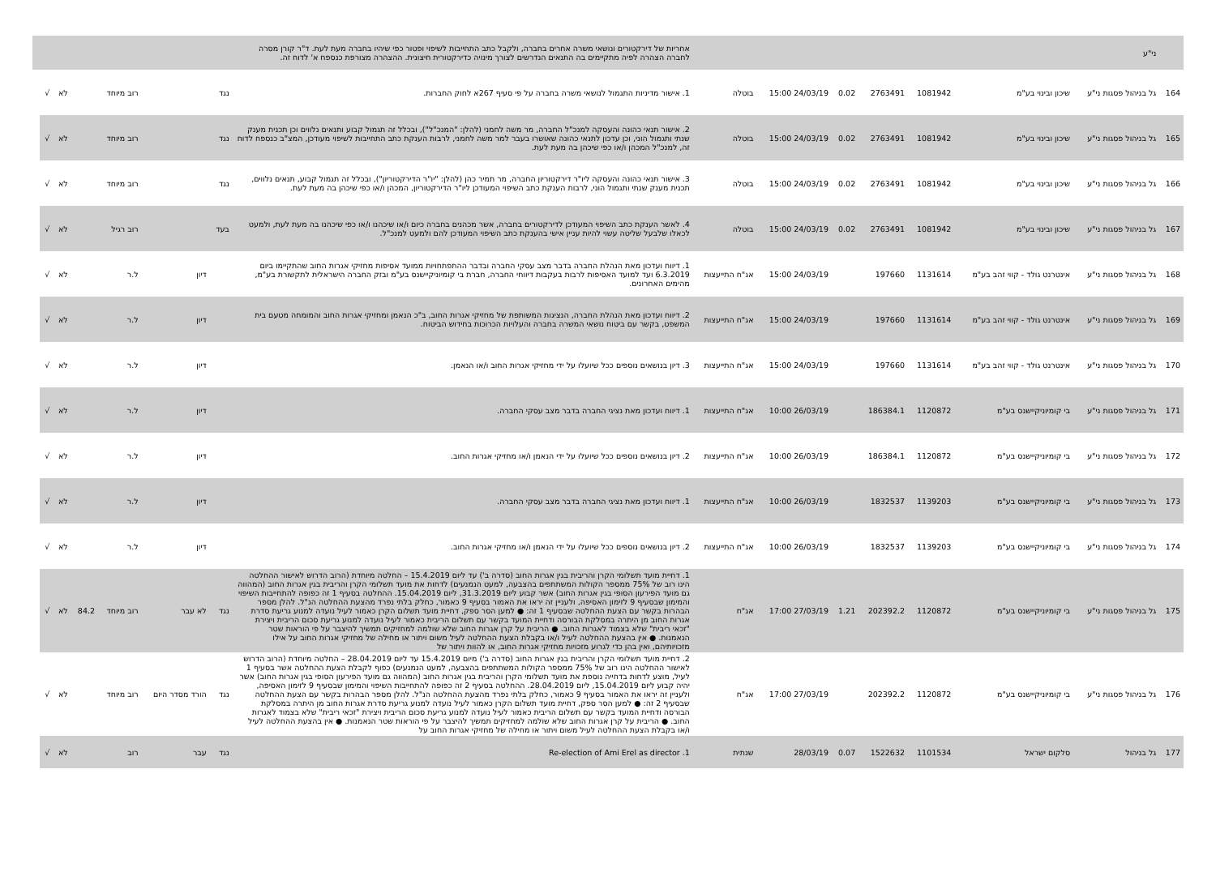| | ני"ע | | | | | | | אחריות של דירקטורים ונושאי משרה אחרים בחברה, ולקבל כתב התחייבות לשיפוי ופטור כפי שיהיו בחברה מעת לעת. ד"ר קורן מסרה לחברה הצהרה לפיה מתקיימים בה התנאים הנדרשים לצורך מינויה כדירקטורית חיצונית. ההצהרה מצורפת כנספח א' לדוח זה. | | | | | | | |
| 164 | גל בניהול פסגות ני"ע | שיכון ובינוי בע"מ | 1081942 | 2763491 | 0.02 | 24/03/19 15:00 | בוטלה | 1. אישור מדיניות התגמול לנושאי משרה בחברה על פי סעיף 267א לחוק החברות. | נגד | | רוב מיוחד | | לא | √ | |
| 165 | גל בניהול פסגות ני"ע | שיכון ובינוי בע"מ | 1081942 | 2763491 | 0.02 | 24/03/19 15:00 | בוטלה | 2. אישור תנאי כהונה והעסקה למנכ"ל החברה, מר משה לחמני (להלן: "המנכ"ל"), ובכלל זה תגמול קבוע ותנאים נלווים וכן תכנית מענק שנתי ותגמול הוני, וכן עדכון לתנאי כהונה שאושרו בעבר למר משה לחמני, לרבות הענקת כתב התחייבות לשיפוי מעודכן, המצ"ב כנספח לדוח זה, למנכ"ל המכהן ו/או כפי שיכהן בה מעת לעת. | נגד | | רוב מיוחד | | לא | √ | |
| 166 | גל בניהול פסגות ני"ע | שיכון ובינוי בע"מ | 1081942 | 2763491 | 0.02 | 24/03/19 15:00 | בוטלה | 3. אישור תנאי כהונה והעסקה ליו"ר דירקטוריון החברה, מר תמיר כהן (להלן: "יו"ר הדירקטוריון"), ובכלל זה תגמול קבוע, תנאים נלווים, תכנית מענק שנתי ותגמול הוני, לרבות הענקת כתב השיפוי המעודכן ליו"ר הדירקטוריון, המכהן ו/או כפי שיכהן בה מעת לעת. | נגד | | רוב מיוחד | | לא | √ | |
| 167 | גל בניהול פסגות ני"ע | שיכון ובינוי בע"מ | 1081942 | 2763491 | 0.02 | 24/03/19 15:00 | בוטלה | 4. לאשר הענקת כתב השיפוי המעודכן לדירקטורים בחברה, אשר מכהנים בחברה כיום ו/או שיכהנו ו/או כפי שיכהנו בה מעת לעת, ולמעט לכאלו שלבעל שליטה עשוי להיות עניין אישי בהענקת כתב השיפוי המעודכן להם ולמעט למנכ"ל. | בעד | | רוב רגיל | | לא | √ | |
| 168 | גל בניהול פסגות ני"ע | אינטרנט גולד - קווי זהב בע"מ | 1131614 | 197660 | | 24/03/19 15:00 | אג"ח התייעצות | 1. דיווח ועדכון מאת הנהלת החברה בדבר מצב עסקי החברה ובדבר ההתפתחויות ממועד אסיפות מחזיקי אגרות החוב שהתקיימו ביום 6.3.2019 ועד למועד האסיפות לרבות בעקבות דיווחי החברה, חברת בי קומיוניקיישנס בע"מ ובזק החברה הישראלית לתקשורת בע"מ, מהימים האחרונים. | | דיון | ל.ר | | לא | √ | |
| 169 | גל בניהול פסגות ני"ע | אינטרנט גולד - קווי זהב בע"מ | 1131614 | 197660 | | 24/03/19 15:00 | אג"ח התייעצות | 2. דיווח ועדכון מאת הנהלת החברה, הנציגות המשותפת של מחזיקי אגרות החוב, ב"כ הנאמן ומחזיקי אגרות החוב והמומחה מטעם בית המשפט, בקשר עם ביטוח נושאי המשרה בחברה והעלויות הכרוכות בחידוש הביטוח. | | דיון | ל.ר | | לא | √ | |
| 170 | גל בניהול פסגות ני"ע | אינטרנט גולד - קווי זהב בע"מ | 1131614 | 197660 | | 24/03/19 15:00 | אג"ח התייעצות | 3. דיון בנושאים נוספים ככל שיועלו על ידי מחזיקי אגרות החוב ו/או הנאמן. | | דיון | ל.ר | | לא | √ | |
| 171 | גל בניהול פסגות ני"ע | בי קומיוניקיישנס בע"מ | 1120872 | 186384.1 | | 26/03/19 10:00 | אג"ח התייעצות | 1. דיווח ועדכון מאת נציגי החברה בדבר מצב עסקי החברה. | | דיון | ל.ר | | לא | √ | |
| 172 | גל בניהול פסגות ני"ע | בי קומיוניקיישנס בע"מ | 1120872 | 186384.1 | | 26/03/19 10:00 | אג"ח התייעצות | 2. דיון בנושאים נוספים ככל שיועלו על ידי הנאמן ו/או מחזיקי אגרות החוב. | | דיון | ל.ר | | לא | √ | |
| 173 | גל בניהול פסגות ני"ע | בי קומיוניקיישנס בע"מ | 1139203 | 1832537 | | 26/03/19 10:00 | אג"ח התייעצות | 1. דיווח ועדכון מאת נציגי החברה בדבר מצב עסקי החברה. | | דיון | ל.ר | | לא | √ | |
| 174 | גל בניהול פסגות ני"ע | בי קומיוניקיישנס בע"מ | 1139203 | 1832537 | | 26/03/19 10:00 | אג"ח התייעצות | 2. דיון בנושאים נוספים ככל שיועלו על ידי הנאמן ו/או מחזיקי אגרות החוב. | | דיון | ל.ר | | לא | √ | |
| 175 | גל בניהול פסגות ני"ע | בי קומיוניקיישנס בע"מ | 1120872 | 202392.2 | 1.21 | 27/03/19 17:00 | אג"ח | 1. דחיית מועד תשלומי הקרן והריבית בגין אגרות החוב (סדרה ב') עד ליום 15.4.2019 – החלטה מיוחדת (הרוב הדרוש לאישור ההחלטה הינו רוב של 75% ממספר הקולות המשתתפים בהצבעה, למעט הנמנעים) לדחות את מועד תשלומי הקרן והריבית בגין אגרות החוב (המהווה גם מועד הפירעון הסופי בגין אגרות החוב) אשר קבוע ליום 31.3.2019, ליום 15.04.2019. ההחלטה בסעיף 1 זה כפופה להתחייבות השיפוי והמימון שבסעיף 9 לזימון האסיפה, ולעניין זה יראו את האמור בסעיף 9 כאמור, כחלק בלתי נפרד מהצעת ההחלטה הנ"ל. להלן מספר הבהרות בקשר עם הצעת ההחלטה שבסעיף 1 זה: ● למען הסר ספק, דחיית מועד תשלום הקרן כאמור לעיל נועדה למנוע גריעת סדרת אגרות החוב מן היתרה במסלקת הבורסה ודחיית המועד בקשר עם תשלום הריבית כאמור לעיל נועדה למנוע גריעת סכום הריבית ויצירת "זכאי ריבית" שלא בצמוד לאגרות החוב. ● הריבית על קרן אגרות החוב שלא שולמה למחזיקים תמשיך להיצבר על פי הוראות שטר הנאמנות. ● אין בהצעת ההחלטה לעיל ו/או בקבלת הצעת ההחלטה לעיל משום ויתור או מחילה של מחזיקי אגרות החוב על אילו מזכויותיהם, ואין בהן כדי לגרוע מזכויות מחזיקי אגרות החוב, או להוות ויתור של | נגד | לא עבר | רוב מיוחד | 84.2 | לא | √ | |
| 176 | גל בניהול פסגות ני"ע | בי קומיוניקיישנס בע"מ | 1120872 | 202392.2 | | 27/03/19 17:00 | אג"ח | 2. דחיית מועד תשלומי הקרן והריבית בגין אגרות החוב (סדרה ב') מיום 15.4.2019 עד ליום 28.04.2019 – החלטה מיוחדת (הרוב הדרוש לאישור ההחלטה הינו רוב של 75% ממספר הקולות המשתתפים בהצבעה, למעט הנמנעים) כפוף לקבלת הצעת ההחלטה אשר בסעיף 1 לעיל, מוצע לדחות בדחייה נוספת את מועד תשלומי הקרן והריבית בגין אגרות החוב (המהווה גם מועד הפירעון הסופי בגין אגרות החוב) אשר יהיה קבוע ליום 15.04.2019, ליום 28.04.2019. ההחלטה בסעיף 2 זה כפופה להתחייבות השיפוי והמימון שבסעיף 9 לזימון האסיפה, ולעניין זה יראו את האמור בסעיף 9 כאמור, כחלק בלתי נפרד מהצעת ההחלטה הנ"ל. להלן מספר הבהרות בקשר עם הצעת ההחלטה שבסעיף 2 זה: ● למען הסר ספק, דחיית מועד תשלום הקרן כאמור לעיל נועדה למנוע גריעת סדרת אגרות החוב מן היתרה במסלקת הבורסה ודחיית המועד בקשר עם תשלום הריבית כאמור לעיל נועדה למנוע גריעת סכום הריבית ויצירת "זכאי ריבית" שלא בצמוד לאגרות החוב. ● הריבית על קרן אגרות החוב שלא שולמה למחזיקים תמשיך להיצבר על פי הוראות שטר הנאמנות. ● אין בהצעת ההחלטה לעיל ו/או בקבלת הצעת ההחלטה לעיל משום ויתור או מחילה של מחזיקי אגרות החוב על | נגד | הורד מסדר היום | רוב מיוחד | | לא | √ | |
| 177 | גל בניהול | סלקום ישראל | 1101534 | 1522632 | 0.07 | 28/03/19 | שנתית | 1. Re-election of Ami Erel as director | נגד | עבר | רוב | | לא | √ | |